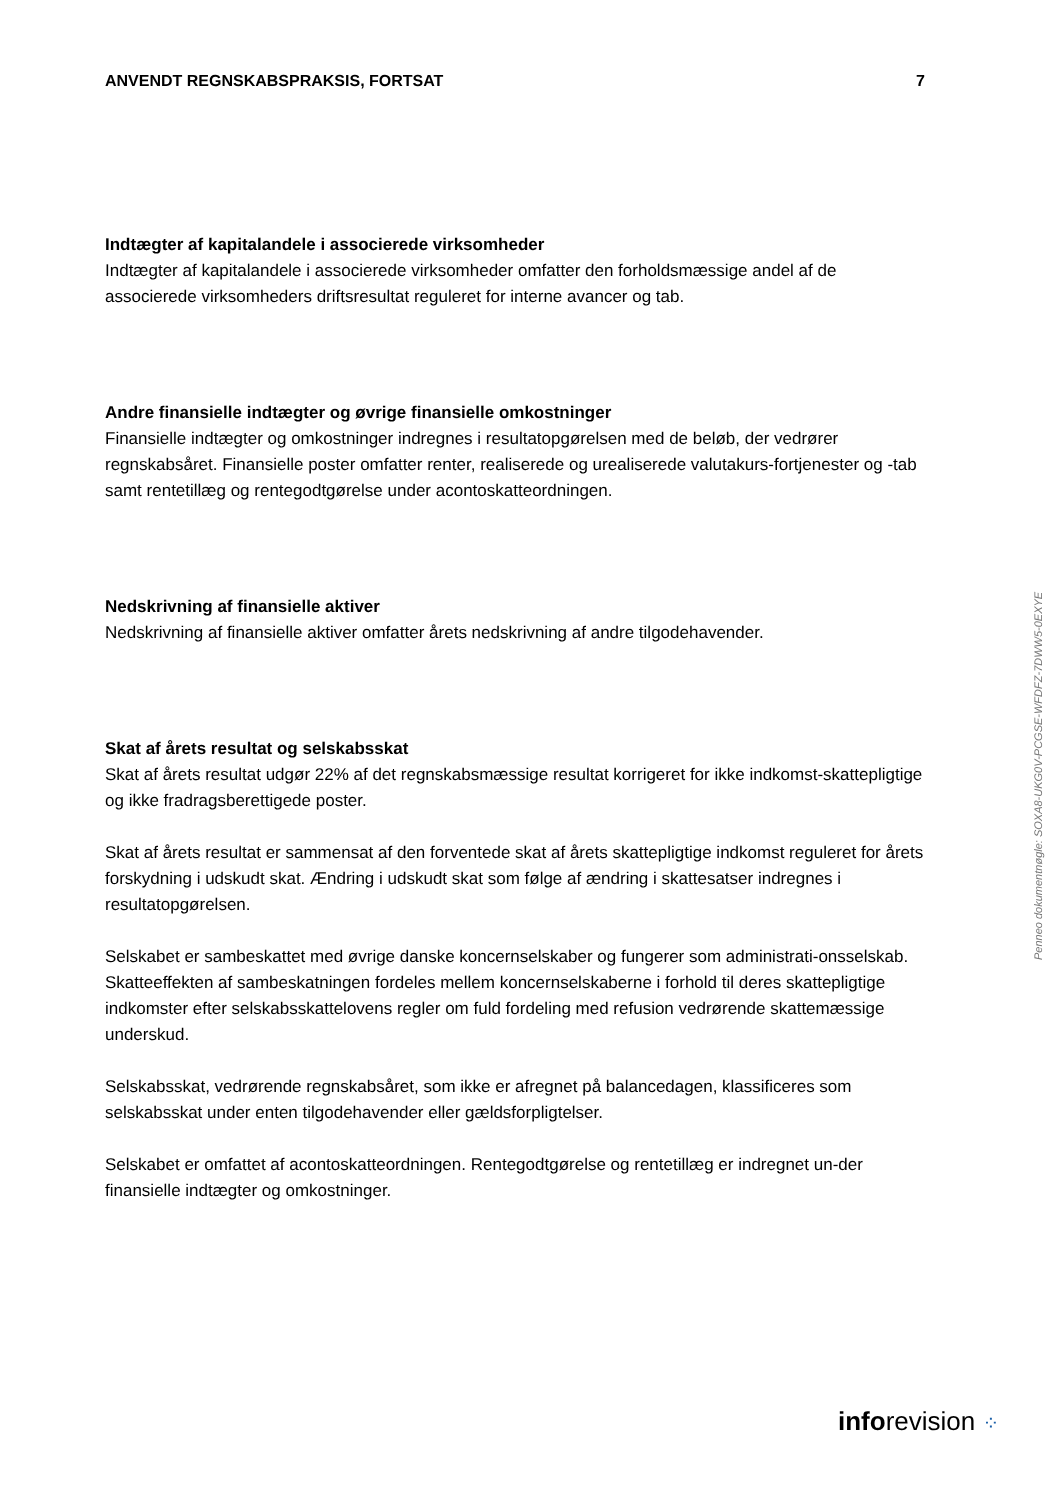ANVENDT REGNSKABSPRAKSIS, FORTSAT 7
Indtægter af kapitalandele i associerede virksomheder
Indtægter af kapitalandele i associerede virksomheder omfatter den forholdsmæssige andel af de associerede virksomheders driftsresultat reguleret for interne avancer og tab.
Andre finansielle indtægter og øvrige finansielle omkostninger
Finansielle indtægter og omkostninger indregnes i resultatopgørelsen med de beløb, der vedrører regnskabsåret. Finansielle poster omfatter renter, realiserede og urealiserede valutakurs-fortjenester og -tab samt rentetillæg og rentegodtgørelse under acontoskatteordningen.
Nedskrivning af finansielle aktiver
Nedskrivning af finansielle aktiver omfatter årets nedskrivning af andre tilgodehavender.
Skat af årets resultat og selskabsskat
Skat af årets resultat udgør 22% af det regnskabsmæssige resultat korrigeret for ikke indkomst-skattepligtige og ikke fradragsberettigede poster.
Skat af årets resultat er sammensat af den forventede skat af årets skattepligtige indkomst reguleret for årets forskydning i udskudt skat. Ændring i udskudt skat som følge af ændring i skattesatser indregnes i resultatopgørelsen.
Selskabet er sambeskattet med øvrige danske koncernselskaber og fungerer som administrati-onsselskab. Skatteeffekten af sambeskatningen fordeles mellem koncernselskaberne i forhold til deres skattepligtige indkomster efter selskabsskattelovens regler om fuld fordeling med refusion vedrørende skattemæssige underskud.
Selskabsskat, vedrørende regnskabsåret, som ikke er afregnet på balancedagen, klassificeres som selskabsskat under enten tilgodehavender eller gældsforpligtelser.
Selskabet er omfattet af acontoskatteordningen. Rentegodtgørelse og rentetillæg er indregnet un-der finansielle indtægter og omkostninger.
Penneo dokumentnøgle: SOXA8-UKG0V-PCGSE-WFDFZ-7DWW5-0EXYE
inforevision ⁘